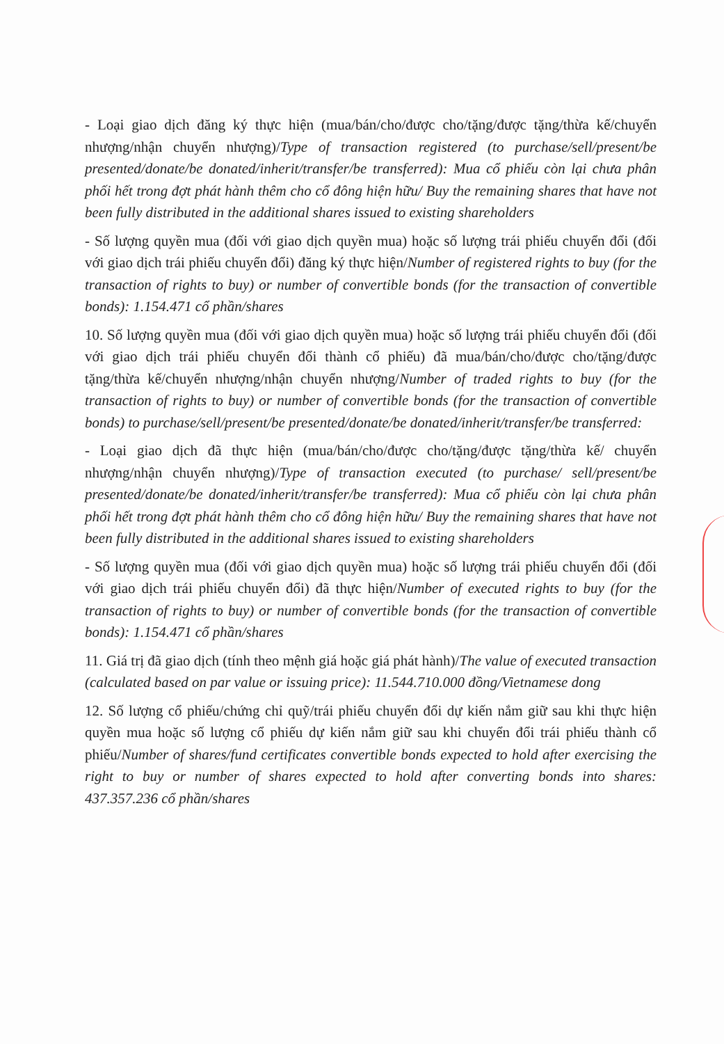- Loại giao dịch đăng ký thực hiện (mua/bán/cho/được cho/tặng/được tặng/thừa kế/chuyển nhượng/nhận chuyển nhượng)/Type of transaction registered (to purchase/sell/present/be presented/donate/be donated/inherit/transfer/be transferred): Mua cổ phiếu còn lại chưa phân phối hết trong đợt phát hành thêm cho cổ đông hiện hữu/ Buy the remaining shares that have not been fully distributed in the additional shares issued to existing shareholders
- Số lượng quyền mua (đối với giao dịch quyền mua) hoặc số lượng trái phiếu chuyển đổi (đối với giao dịch trái phiếu chuyển đổi) đăng ký thực hiện/Number of registered rights to buy (for the transaction of rights to buy) or number of convertible bonds (for the transaction of convertible bonds): 1.154.471 cổ phần/shares
10. Số lượng quyền mua (đối với giao dịch quyền mua) hoặc số lượng trái phiếu chuyển đổi (đối với giao dịch trái phiếu chuyển đổi thành cổ phiếu) đã mua/bán/cho/được cho/tặng/được tặng/thừa kế/chuyển nhượng/nhận chuyển nhượng/Number of traded rights to buy (for the transaction of rights to buy) or number of convertible bonds (for the transaction of convertible bonds) to purchase/sell/present/be presented/donate/be donated/inherit/transfer/be transferred:
- Loại giao dịch đã thực hiện (mua/bán/cho/được cho/tặng/được tặng/thừa kế/ chuyển nhượng/nhận chuyển nhượng)/Type of transaction executed (to purchase/ sell/present/be presented/donate/be donated/inherit/transfer/be transferred): Mua cổ phiếu còn lại chưa phân phối hết trong đợt phát hành thêm cho cổ đông hiện hữu/ Buy the remaining shares that have not been fully distributed in the additional shares issued to existing shareholders
- Số lượng quyền mua (đối với giao dịch quyền mua) hoặc số lượng trái phiếu chuyển đổi (đối với giao dịch trái phiếu chuyển đổi) đã thực hiện/Number of executed rights to buy (for the transaction of rights to buy) or number of convertible bonds (for the transaction of convertible bonds): 1.154.471 cổ phần/shares
11. Giá trị đã giao dịch (tính theo mệnh giá hoặc giá phát hành)/The value of executed transaction (calculated based on par value or issuing price): 11.544.710.000 đồng/Vietnamese dong
12. Số lượng cổ phiếu/chứng chỉ quỹ/trái phiếu chuyển đổi dự kiến nắm giữ sau khi thực hiện quyền mua hoặc số lượng cổ phiếu dự kiến nắm giữ sau khi chuyển đổi trái phiếu thành cổ phiếu/Number of shares/fund certificates convertible bonds expected to hold after exercising the right to buy or number of shares expected to hold after converting bonds into shares: 437.357.236 cổ phần/shares